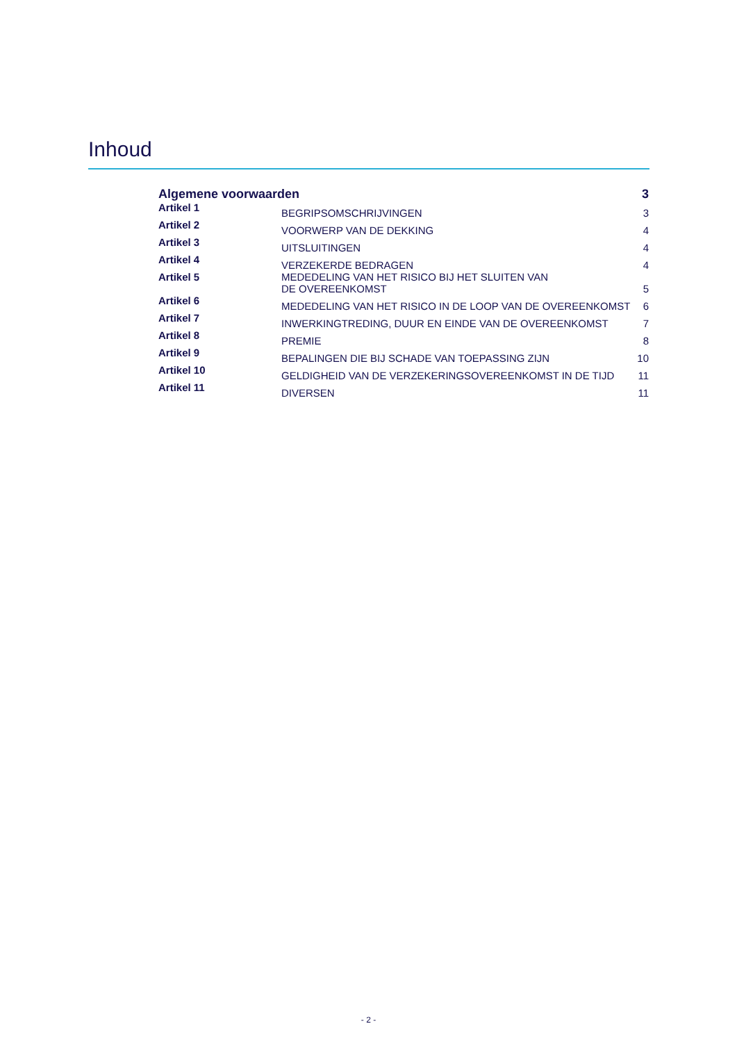Inhoud
| Algemene voorwaarden | | 3 |
| Artikel 1 | BEGRIPSOMSCHRIJVINGEN | 3 |
| Artikel 2 | VOORWERP VAN DE DEKKING | 4 |
| Artikel 3 | UITSLUITINGEN | 4 |
| Artikel 4 | VERZEKERDE BEDRAGEN | 4 |
| Artikel 5 | MEDEDELING VAN HET RISICO BIJ HET SLUITEN VAN DE OVEREENKOMST | 5 |
| Artikel 6 | MEDEDELING VAN HET RISICO IN DE LOOP VAN DE OVEREENKOMST | 6 |
| Artikel 7 | INWERKINGTREDING, DUUR EN EINDE VAN DE OVEREENKOMST | 7 |
| Artikel 8 | PREMIE | 8 |
| Artikel 9 | BEPALINGEN DIE BIJ SCHADE VAN TOEPASSING ZIJN | 10 |
| Artikel 10 | GELDIGHEID VAN DE VERZEKERINGSOVEREENKOMST IN DE TIJD | 11 |
| Artikel 11 | DIVERSEN | 11 |
- 2 -